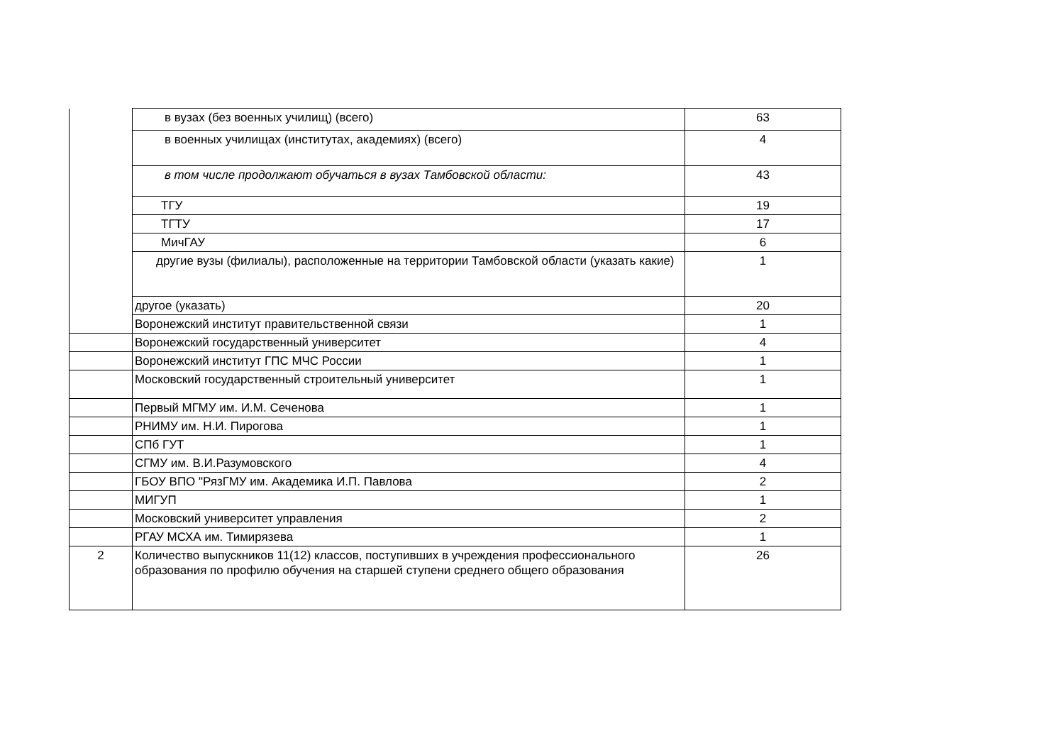| | в вузах (без военных училищ) (всего) | 63 |
| | в военных училищах (институтах, академиях) (всего) | 4 |
| | в том числе продолжают обучаться в вузах Тамбовской области: | 43 |
| | ТГУ | 19 |
| | ТГТУ | 17 |
| | МичГАУ | 6 |
| | другие вузы (филиалы), расположенные на территории Тамбовской области (указать какие) | 1 |
| | другое (указать) | 20 |
| | Воронежский институт правительственной связи | 1 |
| | Воронежский государственный университет | 4 |
| | Воронежский институт ГПС МЧС России | 1 |
| | Московский государственный строительный университет | 1 |
| | Первый МГМУ им. И.М. Сеченова | 1 |
| | РНИМУ им. Н.И. Пирогова | 1 |
| | СПб ГУТ | 1 |
| | СГМУ им. В.И.Разумовского | 4 |
| | ГБОУ ВПО "РязГМУ им. Академика И.П. Павлова | 2 |
| | МИГУП | 1 |
| | Московский университет управления | 2 |
| | РГАУ МСХА им. Тимирязева | 1 |
| 2 | Количество выпускников 11(12) классов, поступивших в учреждения профессионального образования по профилю обучения на старшей ступени среднего общего образования | 26 |